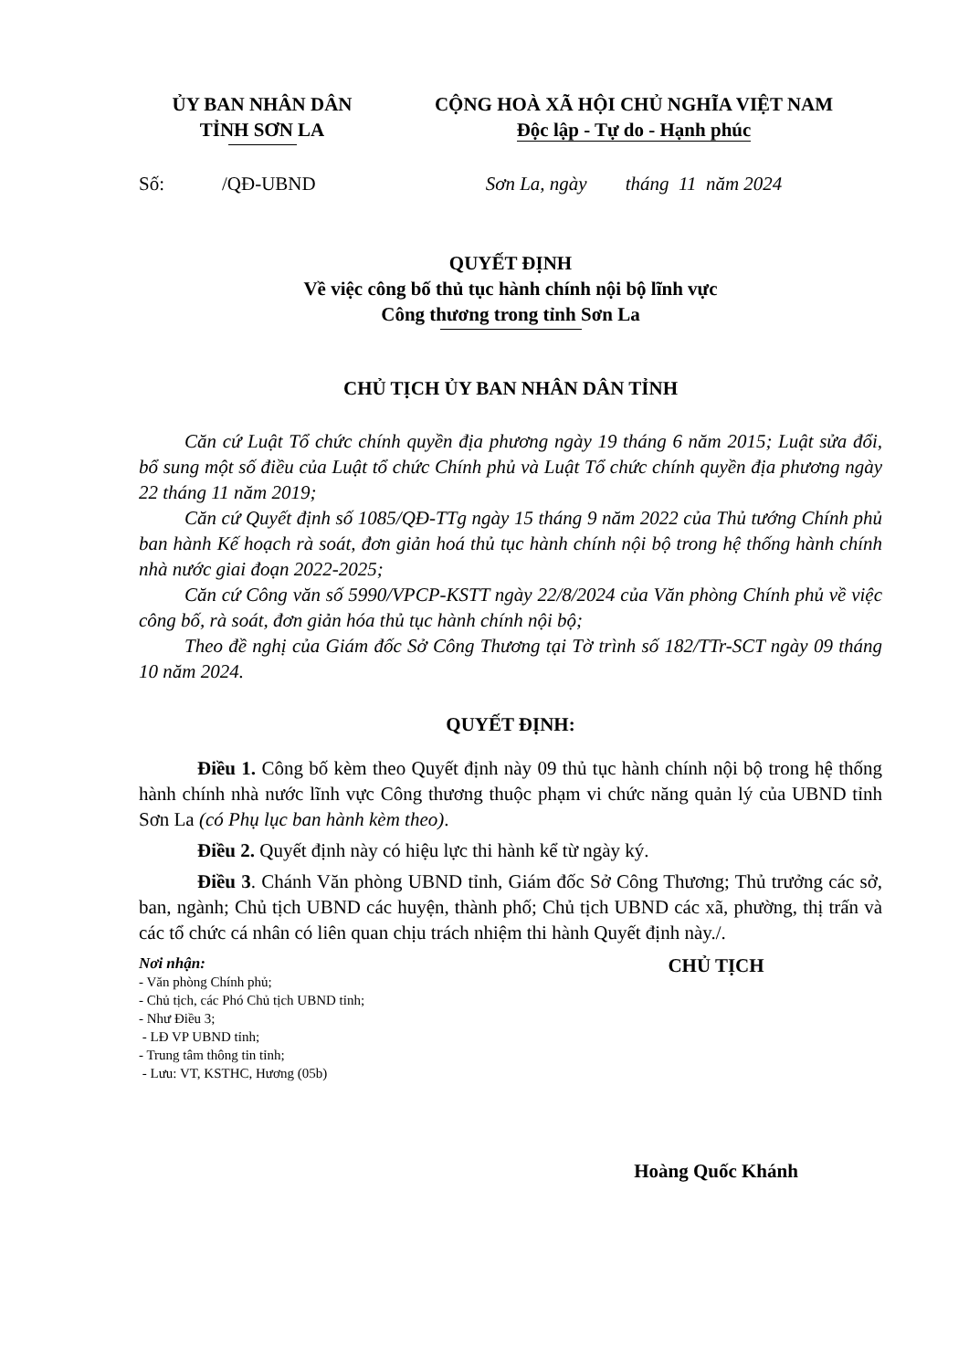ỦY BAN NHÂN DÂN
TỈNH SƠN LA
CỘNG HOÀ XÃ HỘI CHỦ NGHĨA VIỆT NAM
Độc lập - Tự do - Hạnh phúc
Số: /QĐ-UBND
Sơn La, ngày tháng 11 năm 2024
QUYẾT ĐỊNH
Về việc công bố thủ tục hành chính nội bộ lĩnh vực
Công thương trong tỉnh Sơn La
CHỦ TỊCH ỦY BAN NHÂN DÂN TỈNH
Căn cứ Luật Tổ chức chính quyền địa phương ngày 19 tháng 6 năm 2015; Luật sửa đổi, bổ sung một số điều của Luật tổ chức Chính phủ và Luật Tổ chức chính quyền địa phương ngày 22 tháng 11 năm 2019;
Căn cứ Quyết định số 1085/QĐ-TTg ngày 15 tháng 9 năm 2022 của Thủ tướng Chính phủ ban hành Kế hoạch rà soát, đơn giản hoá thủ tục hành chính nội bộ trong hệ thống hành chính nhà nước giai đoạn 2022-2025;
Căn cứ Công văn số 5990/VPCP-KSTT ngày 22/8/2024 của Văn phòng Chính phủ về việc công bố, rà soát, đơn giản hóa thủ tục hành chính nội bộ;
Theo đề nghị của Giám đốc Sở Công Thương tại Tờ trình số 182/TTr-SCT ngày 09 tháng 10 năm 2024.
QUYẾT ĐỊNH:
Điều 1. Công bố kèm theo Quyết định này 09 thủ tục hành chính nội bộ trong hệ thống hành chính nhà nước lĩnh vực Công thương thuộc phạm vi chức năng quản lý của UBND tỉnh Sơn La (có Phụ lục ban hành kèm theo).
Điều 2. Quyết định này có hiệu lực thi hành kể từ ngày ký.
Điều 3. Chánh Văn phòng UBND tỉnh, Giám đốc Sở Công Thương; Thủ trưởng các sở, ban, ngành; Chủ tịch UBND các huyện, thành phố; Chủ tịch UBND các xã, phường, thị trấn và các tổ chức cá nhân có liên quan chịu trách nhiệm thi hành Quyết định này./.
Nơi nhận:
- Văn phòng Chính phủ;
- Chủ tịch, các Phó Chủ tịch UBND tỉnh;
- Như Điều 3;
- LĐ VP UBND tỉnh;
- Trung tâm thông tin tỉnh;
- Lưu: VT, KSTHC, Hương (05b)
CHỦ TỊCH
Hoàng Quốc Khánh